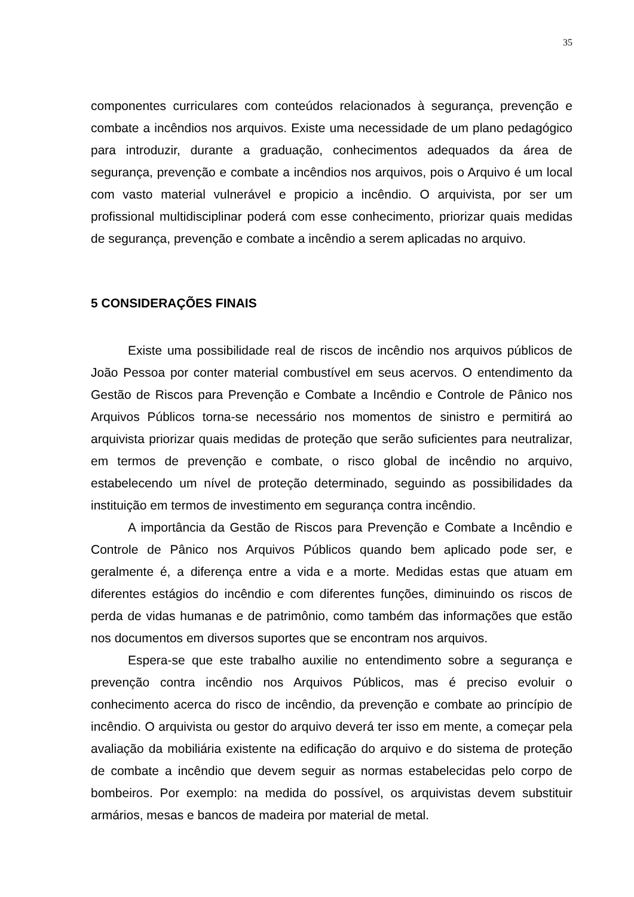35
componentes curriculares com conteúdos relacionados à segurança, prevenção e combate a incêndios nos arquivos. Existe uma necessidade de um plano pedagógico para introduzir, durante a graduação, conhecimentos adequados da área de segurança, prevenção e combate a incêndios nos arquivos, pois o Arquivo é um local com vasto material vulnerável e propicio a incêndio. O arquivista, por ser um profissional multidisciplinar poderá com esse conhecimento, priorizar quais medidas de segurança, prevenção e combate a incêndio a serem aplicadas no arquivo.
5 CONSIDERAÇÕES FINAIS
Existe uma possibilidade real de riscos de incêndio nos arquivos públicos de João Pessoa por conter material combustível em seus acervos. O entendimento da Gestão de Riscos para Prevenção e Combate a Incêndio e Controle de Pânico nos Arquivos Públicos torna-se necessário nos momentos de sinistro e permitirá ao arquivista priorizar quais medidas de proteção que serão suficientes para neutralizar, em termos de prevenção e combate, o risco global de incêndio no arquivo, estabelecendo um nível de proteção determinado, seguindo as possibilidades da instituição em termos de investimento em segurança contra incêndio.
A importância da Gestão de Riscos para Prevenção e Combate a Incêndio e Controle de Pânico nos Arquivos Públicos quando bem aplicado pode ser, e geralmente é, a diferença entre a vida e a morte. Medidas estas que atuam em diferentes estágios do incêndio e com diferentes funções, diminuindo os riscos de perda de vidas humanas e de patrimônio, como também das informações que estão nos documentos em diversos suportes que se encontram nos arquivos.
Espera-se que este trabalho auxilie no entendimento sobre a segurança e prevenção contra incêndio nos Arquivos Públicos, mas é preciso evoluir o conhecimento acerca do risco de incêndio, da prevenção e combate ao princípio de incêndio. O arquivista ou gestor do arquivo deverá ter isso em mente, a começar pela avaliação da mobiliária existente na edificação do arquivo e do sistema de proteção de combate a incêndio que devem seguir as normas estabelecidas pelo corpo de bombeiros. Por exemplo: na medida do possível, os arquivistas devem substituir armários, mesas e bancos de madeira por material de metal.